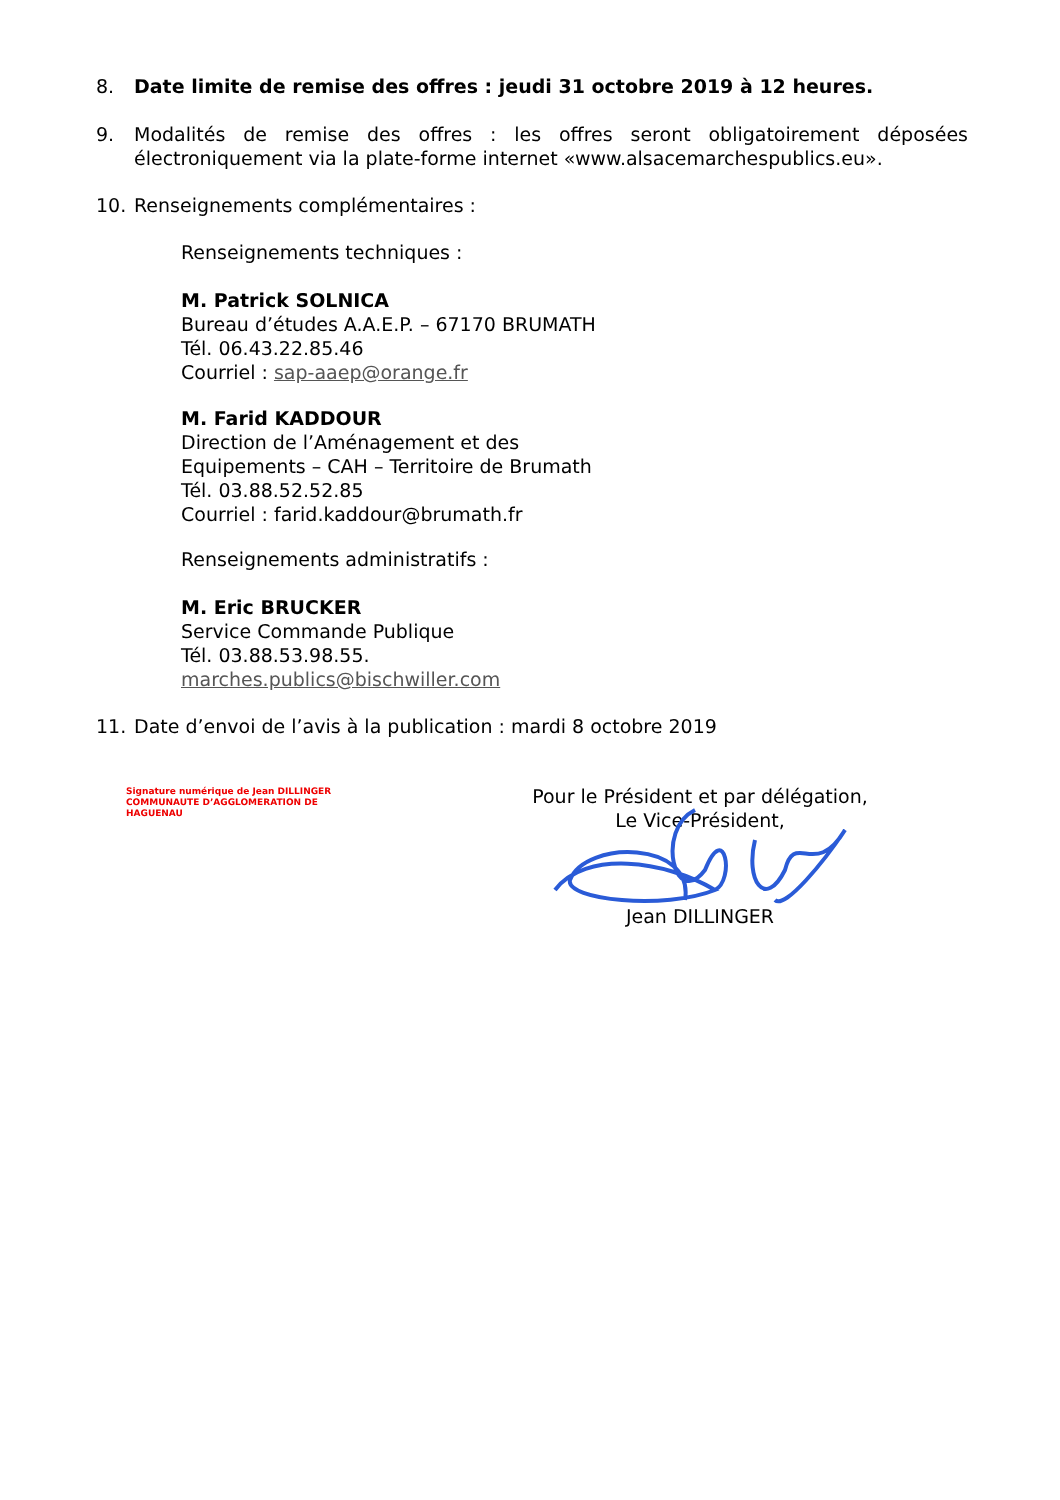8. Date limite de remise des offres : jeudi 31 octobre 2019 à 12 heures.
9. Modalités de remise des offres : les offres seront obligatoirement déposées électroniquement via la plate-forme internet «www.alsacemarchespublics.eu».
10. Renseignements complémentaires :
Renseignements techniques :
M. Patrick SOLNICA
Bureau d’études A.A.E.P. – 67170 BRUMATH
Tél. 06.43.22.85.46
Courriel : sap-aaep@orange.fr
M. Farid KADDOUR
Direction de l’Aménagement et des Equipements – CAH – Territoire de Brumath
Tél. 03.88.52.52.85
Courriel : farid.kaddour@brumath.fr
Renseignements administratifs :
M. Eric BRUCKER
Service Commande Publique
Tél. 03.88.53.98.55.
marches.publics@bischwiller.com
11. Date d’envoi de l’avis à la publication : mardi 8 octobre 2019
Signature numérique de Jean DILLINGER
COMMUNAUTE D’AGGLOMERATION DE
HAGUENAU
Pour le Président et par délégation,
Le Vice-Président,
Jean DILLINGER